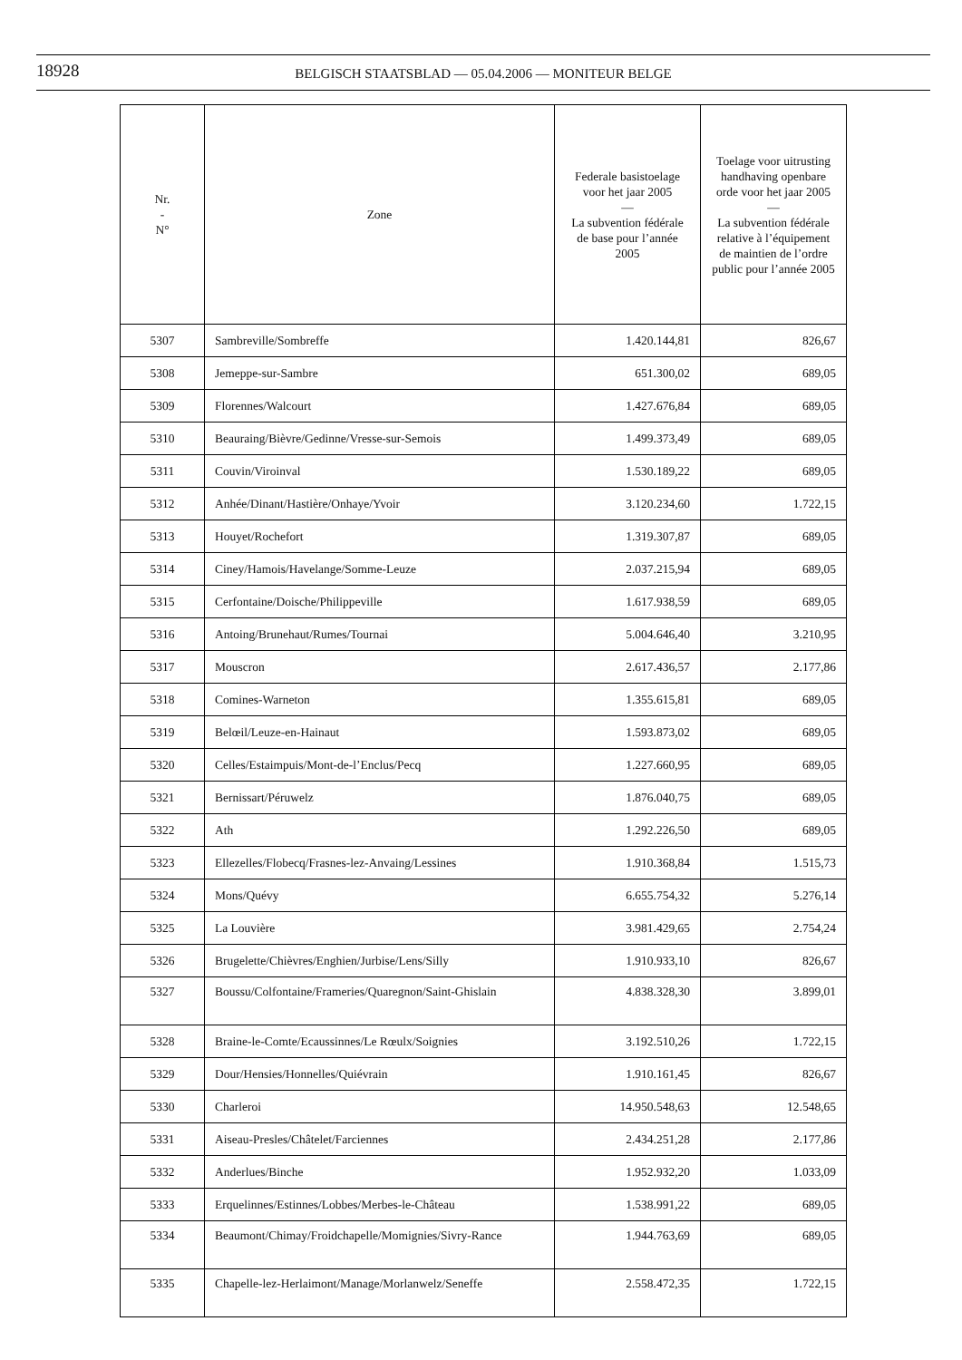18928
BELGISCH STAATSBLAD — 05.04.2006 — MONITEUR BELGE
| Nr. - N° | Zone | Federale basistoelage voor het jaar 2005 — La subvention fédérale de base pour l’année 2005 | Toelage voor uitrusting handhaving openbare orde voor het jaar 2005 — La subvention fédérale relative à l’équipement de maintien de l’ordre public pour l’année 2005 |
| --- | --- | --- | --- |
| 5307 | Sambreville/Sombreffe | 1.420.144,81 | 826,67 |
| 5308 | Jemeppe-sur-Sambre | 651.300,02 | 689,05 |
| 5309 | Florennes/Walcourt | 1.427.676,84 | 689,05 |
| 5310 | Beauraing/Bièvre/Gedinne/Vresse-sur-Semois | 1.499.373,49 | 689,05 |
| 5311 | Couvin/Viroinval | 1.530.189,22 | 689,05 |
| 5312 | Anhée/Dinant/Hastière/Onhaye/Yvoir | 3.120.234,60 | 1.722,15 |
| 5313 | Houyet/Rochefort | 1.319.307,87 | 689,05 |
| 5314 | Ciney/Hamois/Havelange/Somme-Leuze | 2.037.215,94 | 689,05 |
| 5315 | Cerfontaine/Doische/Philippeville | 1.617.938,59 | 689,05 |
| 5316 | Antoing/Brunehaut/Rumes/Tournai | 5.004.646,40 | 3.210,95 |
| 5317 | Mouscron | 2.617.436,57 | 2.177,86 |
| 5318 | Comines-Warneton | 1.355.615,81 | 689,05 |
| 5319 | Belœil/Leuze-en-Hainaut | 1.593.873,02 | 689,05 |
| 5320 | Celles/Estaimpuis/Mont-de-l’Enclus/Pecq | 1.227.660,95 | 689,05 |
| 5321 | Bernissart/Péruwelz | 1.876.040,75 | 689,05 |
| 5322 | Ath | 1.292.226,50 | 689,05 |
| 5323 | Ellezelles/Flobecq/Frasnes-lez-Anvaing/Lessines | 1.910.368,84 | 1.515,73 |
| 5324 | Mons/Quévy | 6.655.754,32 | 5.276,14 |
| 5325 | La Louvière | 3.981.429,65 | 2.754,24 |
| 5326 | Brugelette/Chièvres/Enghien/Jurbise/Lens/Silly | 1.910.933,10 | 826,67 |
| 5327 | Boussu/Colfontaine/Frameries/Quaregnon/Saint-Ghislain | 4.838.328,30 | 3.899,01 |
| 5328 | Braine-le-Comte/Ecaussinnes/Le Rœulx/Soignies | 3.192.510,26 | 1.722,15 |
| 5329 | Dour/Hensies/Honnelles/Quiévrain | 1.910.161,45 | 826,67 |
| 5330 | Charleroi | 14.950.548,63 | 12.548,65 |
| 5331 | Aiseau-Presles/Châtelet/Farciennes | 2.434.251,28 | 2.177,86 |
| 5332 | Anderlues/Binche | 1.952.932,20 | 1.033,09 |
| 5333 | Erquelinnes/Estinnes/Lobbes/Merbes-le-Château | 1.538.991,22 | 689,05 |
| 5334 | Beaumont/Chimay/Froidchapelle/Momignies/Sivry-Rance | 1.944.763,69 | 689,05 |
| 5335 | Chapelle-lez-Herlaimont/Manage/Morlanwelz/Seneffe | 2.558.472,35 | 1.722,15 |